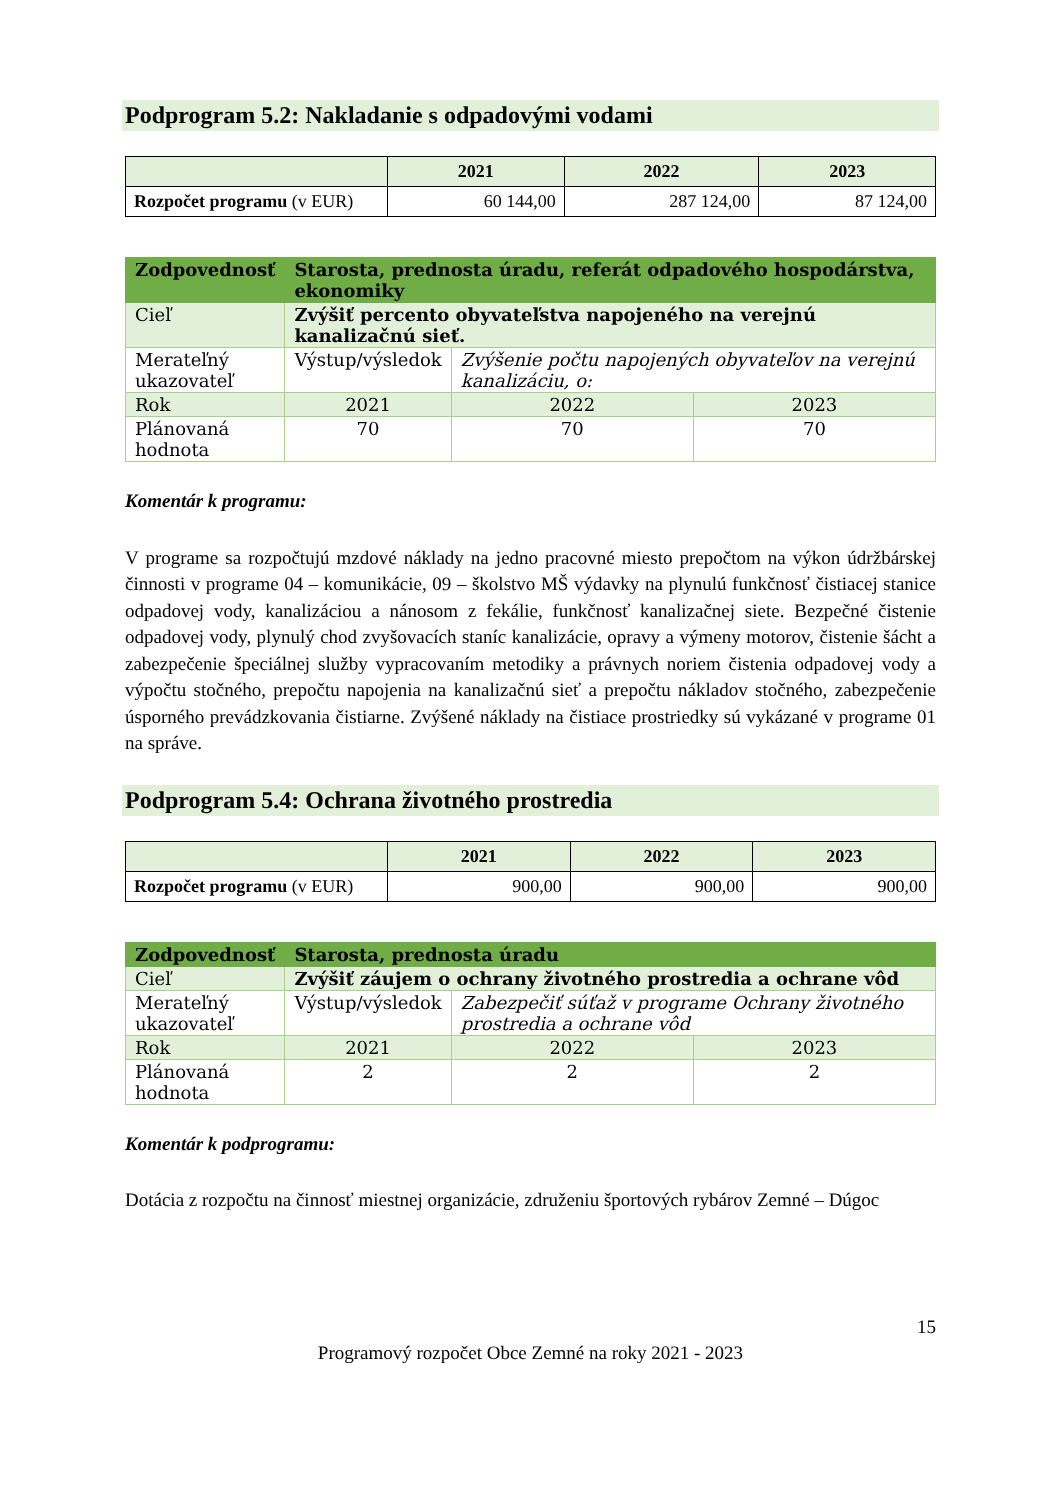Podprogram 5.2: Nakladanie s odpadovými vodami
| | 2021 | 2022 | 2023 |
| --- | --- | --- | --- |
| Rozpočet programu (v EUR) | 60 144,00 | 287 124,00 | 87 124,00 |
| Zodpovednosť | Starosta, prednosta úradu, referát odpadového hospodárstva, ekonomiky | | |
| Cieľ | Zvýšiť percento obyvateľstva napojeného na verejnú kanalizačnú sieť. | | |
| Merateľný ukazovateľ | Výstup/výsledok | Zvýšenie počtu napojených obyvateľov na verejnú kanalizáciu, o: | |
| Rok | 2021 | 2022 | 2023 |
| Plánovaná hodnota | 70 | 70 | 70 |
Komentár k programu:
V programe sa rozpočtujú mzdové náklady na jedno pracovné miesto prepočtom na výkon údržbárskej činnosti v programe 04 – komunikácie, 09 – školstvo MŠ výdavky na plynulú funkčnosť čistiacej stanice odpadovej vody, kanalizáciou a nánosom z fekálie, funkčnosť kanalizačnej siete. Bezpečné čistenie odpadovej vody, plynulý chod zvyšovacích staníc kanalizácie, opravy a výmeny motorov, čistenie šácht a zabezpečenie špeciálnej služby vypracovaním metodiky a právnych noriem čistenia odpadovej vody a výpočtu stočného, prepočtu napojenia na kanalizačnú sieť a prepočtu nákladov stočného, zabezpečenie úsporného prevádzkovania čistiarne. Zvýšené náklady na čistiace prostriedky sú vykázané v programe 01 na správe.
Podprogram 5.4: Ochrana životného prostredia
| | 2021 | 2022 | 2023 |
| --- | --- | --- | --- |
| Rozpočet programu (v EUR) | 900,00 | 900,00 | 900,00 |
| Zodpovednosť | Starosta, prednosta úradu | | |
| Cieľ | Zvýšiť záujem o ochrany životného prostredia a ochrane vôd | | |
| Merateľný ukazovateľ | Výstup/výsledok | Zabezpečiť súťaž v programe Ochrany životného prostredia a ochrane vôd | |
| Rok | 2021 | 2022 | 2023 |
| Plánovaná hodnota | 2 | 2 | 2 |
Komentár k podprogramu:
Dotácia z rozpočtu na činnosť miestnej organizácie, združeniu športových rybárov Zemné – Dúgoc
15
Programový rozpočet Obce Zemné na roky 2021 - 2023